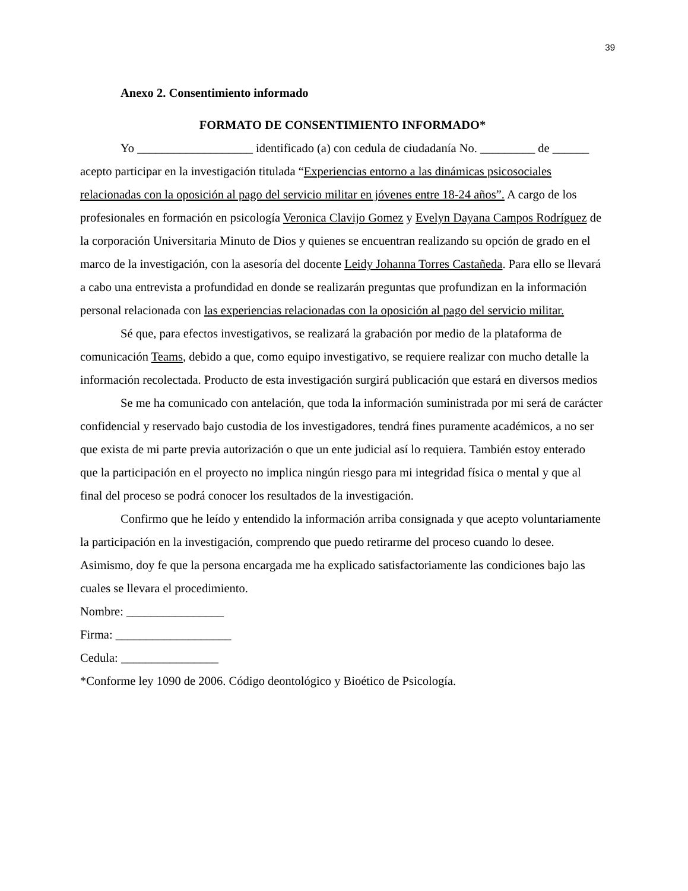39
Anexo 2. Consentimiento informado
FORMATO DE CONSENTIMIENTO INFORMADO*
Yo ___________________ identificado (a) con cedula de ciudadanía No. _________ de ______ acepto participar en la investigación titulada “Experiencias entorno a las dinámicas psicosociales relacionadas con la oposición al pago del servicio militar en jóvenes entre 18-24 años”. A cargo de los profesionales en formación en psicología Veronica Clavijo Gomez y Evelyn Dayana Campos Rodríguez de la corporación Universitaria Minuto de Dios y quienes se encuentran realizando su opción de grado en el marco de la investigación, con la asesoría del docente Leidy Johanna Torres Castañeda. Para ello se llevará a cabo una entrevista a profundidad en donde se realizarán preguntas que profundizan en la información personal relacionada con las experiencias relacionadas con la oposición al pago del servicio militar.
Sé que, para efectos investigativos, se realizará la grabación por medio de la plataforma de comunicación Teams, debido a que, como equipo investigativo, se requiere realizar con mucho detalle la información recolectada. Producto de esta investigación surgirá publicación que estará en diversos medios
Se me ha comunicado con antelación, que toda la información suministrada por mi será de carácter confidencial y reservado bajo custodia de los investigadores, tendrá fines puramente académicos, a no ser que exista de mi parte previa autorización o que un ente judicial así lo requiera. También estoy enterado que la participación en el proyecto no implica ningún riesgo para mi integridad física o mental y que al final del proceso se podrá conocer los resultados de la investigación.
Confirmo que he leído y entendido la información arriba consignada y que acepto voluntariamente la participación en la investigación, comprendo que puedo retirarme del proceso cuando lo desee. Asimismo, doy fe que la persona encargada me ha explicado satisfactoriamente las condiciones bajo las cuales se llevara el procedimiento.
Nombre: ________________
Firma: ___________________
Cedula: ________________
*Conforme ley 1090 de 2006. Código deontológico y Bioético de Psicología.